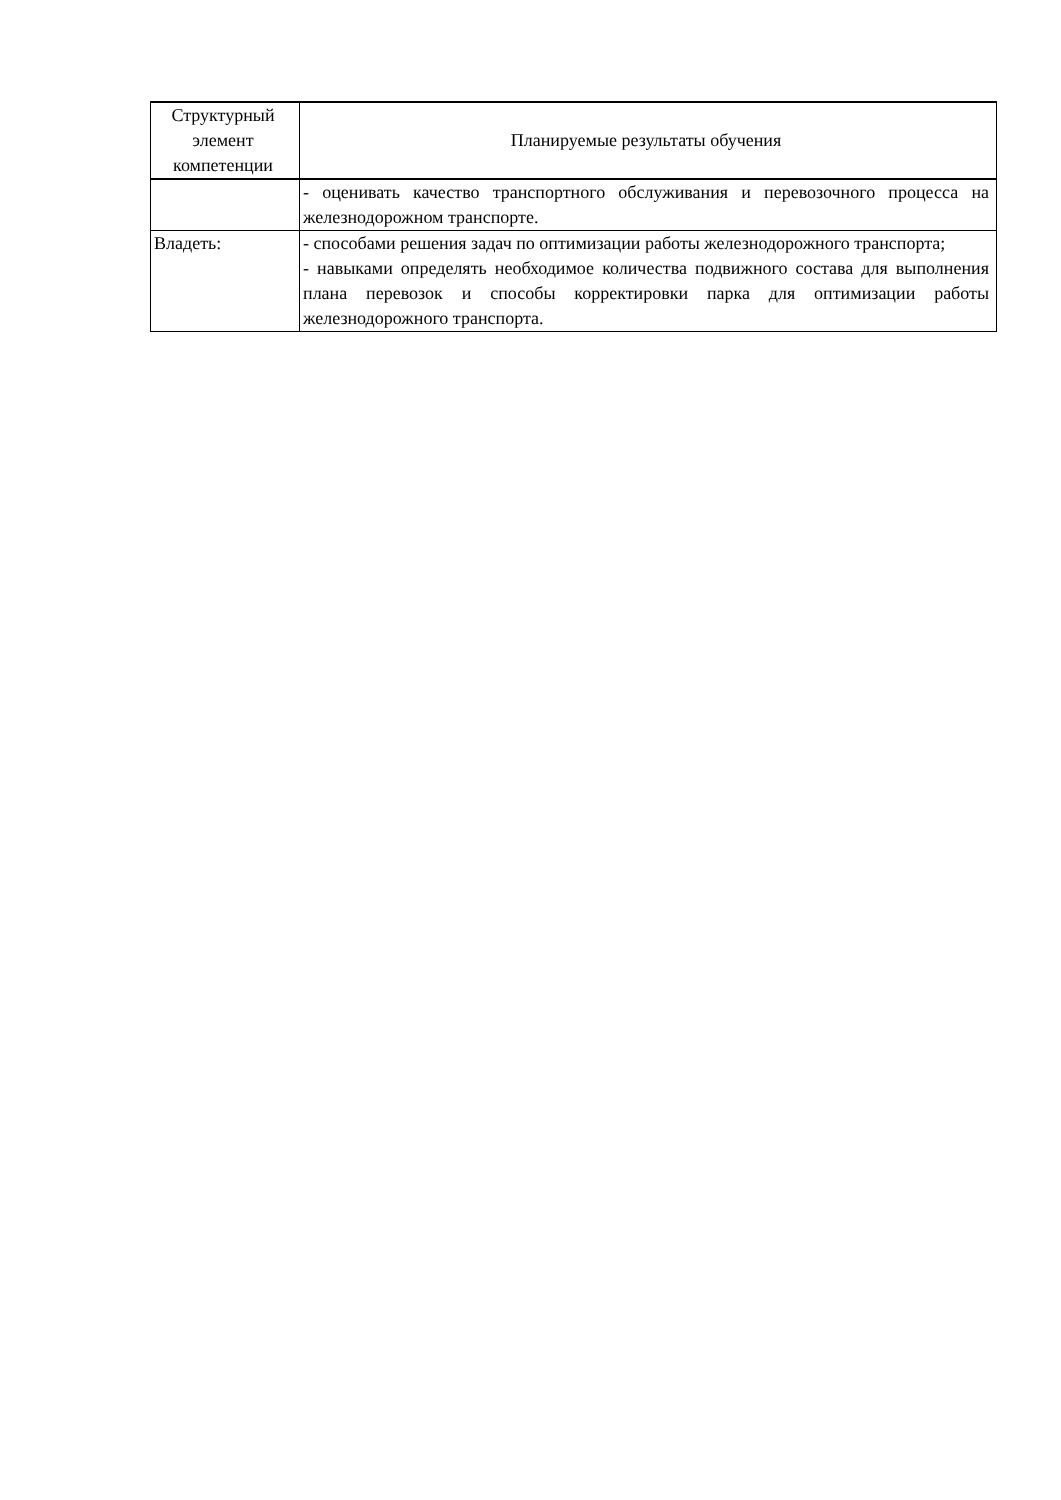| Структурный элемент компетенции | Планируемые результаты обучения |
| --- | --- |
| | - оценивать качество транспортного обслуживания и перевозочного процесса на железнодорожном транспорте. |
| Владеть: | - способами решения задач по оптимизации работы железнодорожного транспорта; - навыками определять необходимое количества подвижного состава для выполнения плана перевозок и способы корректировки парка для оптимизации работы железнодорожного транспорта. |